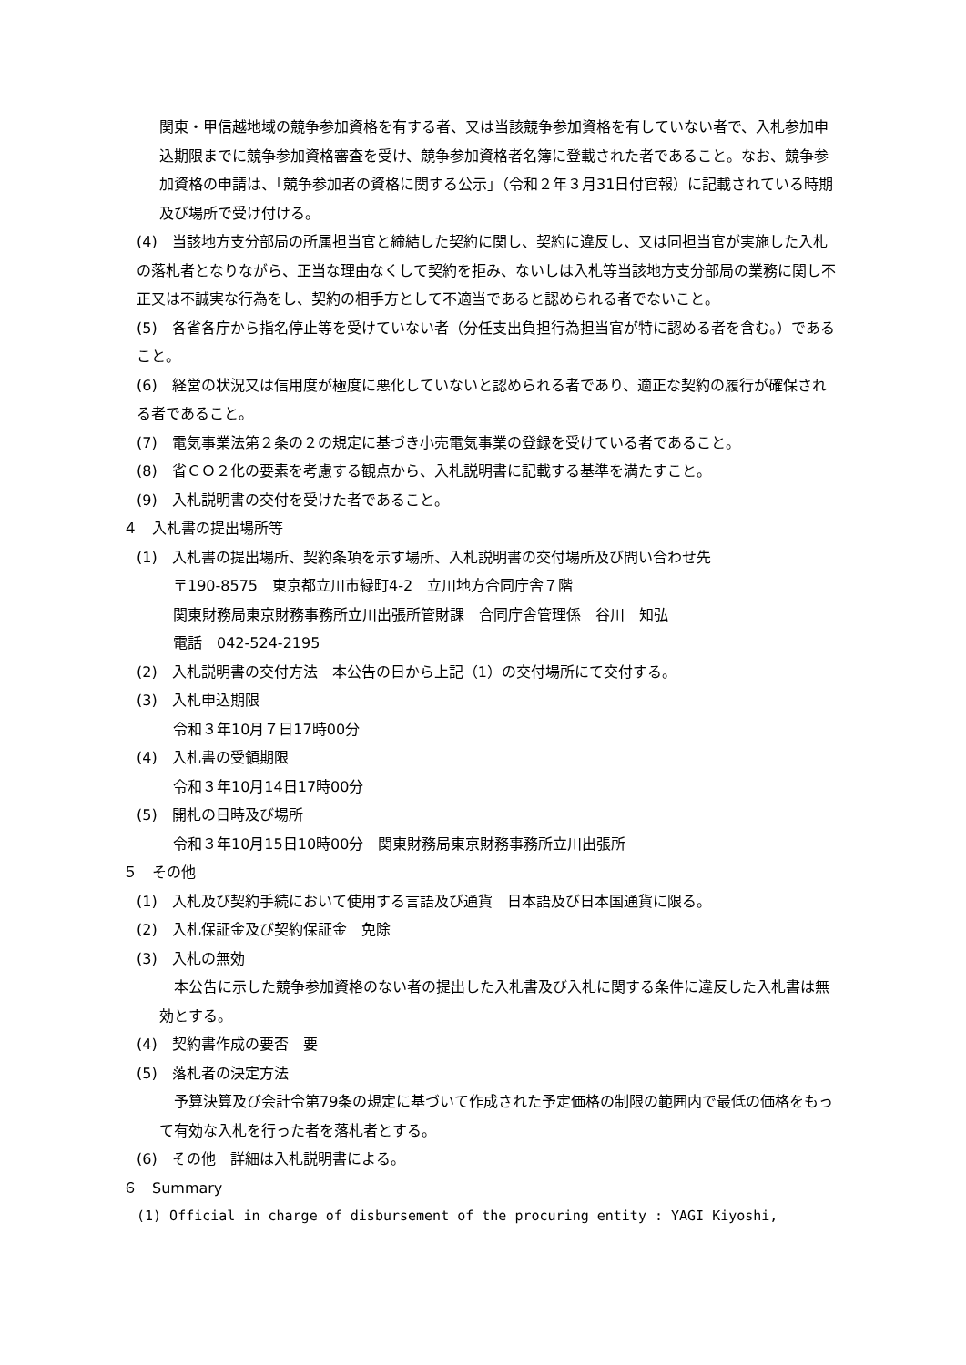関東・甲信越地域の競争参加資格を有する者、又は当該競争参加資格を有していない者で、入札参加申込期限までに競争参加資格審査を受け、競争参加資格者名簿に登載された者であること。なお、競争参加資格の申請は、「競争参加者の資格に関する公示」（令和２年３月31日付官報）に記載されている時期及び場所で受け付ける。
(4)　当該地方支分部局の所属担当官と締結した契約に関し、契約に違反し、又は同担当官が実施した入札の落札者となりながら、正当な理由なくして契約を拒み、ないしは入札等当該地方支分部局の業務に関し不正又は不誠実な行為をし、契約の相手方として不適当であると認められる者でないこと。
(5)　各省各庁から指名停止等を受けていない者（分任支出負担行為担当官が特に認める者を含む。）であること。
(6)　経営の状況又は信用度が極度に悪化していないと認められる者であり、適正な契約の履行が確保される者であること。
(7)　電気事業法第２条の２の規定に基づき小売電気事業の登録を受けている者であること。
(8)　省ＣＯ２化の要素を考慮する観点から、入札説明書に記載する基準を満たすこと。
(9)　入札説明書の交付を受けた者であること。
４　入札書の提出場所等
(1)　入札書の提出場所、契約条項を示す場所、入札説明書の交付場所及び問い合わせ先
〒190-8575　東京都立川市緑町4-2　立川地方合同庁舎７階
関東財務局東京財務事務所立川出張所管財課　合同庁舎管理係　谷川　知弘
電話　042-524-2195
(2)　入札説明書の交付方法　本公告の日から上記（1）の交付場所にて交付する。
(3)　入札申込期限
令和３年10月７日17時00分
(4)　入札書の受領期限
令和３年10月14日17時00分
(5)　開札の日時及び場所
令和３年10月15日10時00分　関東財務局東京財務事務所立川出張所
５　その他
(1)　入札及び契約手続において使用する言語及び通貨　日本語及び日本国通貨に限る。
(2)　入札保証金及び契約保証金　免除
(3)　入札の無効
　本公告に示した競争参加資格のない者の提出した入札書及び入札に関する条件に違反した入札書は無効とする。
(4)　契約書作成の要否　要
(5)　落札者の決定方法
　予算決算及び会計令第79条の規定に基づいて作成された予定価格の制限の範囲内で最低の価格をもって有効な入札を行った者を落札者とする。
(6)　その他　詳細は入札説明書による。
６　Summary
(1) Official in charge of disbursement of the procuring entity : YAGI Kiyoshi,